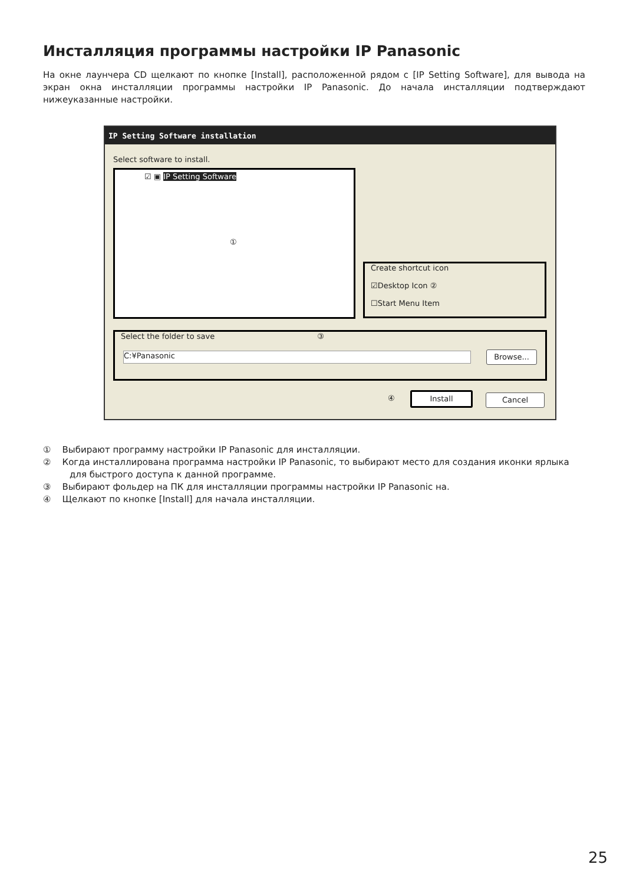Инсталляция программы настройки IP Panasonic
На окне лаунчера CD щелкают по кнопке [Install], расположенной рядом с [IP Setting Software], для вывода на экран окна инсталляции программы настройки IP Panasonic. До начала инсталляции подтверждают нижеуказанные настройки.
IP Setting Software installation
Select software to install.
☑ ▣ IP Setting Software
①
Create shortcut icon
☑Desktop Icon ②
☐Start Menu Item
Select the folder to save ③
C:¥Panasonic Browse...
④ Install Cancel
① Выбирают программу настройки IP Panasonic для инсталляции.
② Когда инсталлирована программа настройки IP Panasonic, то выбирают место для создания иконки ярлыка для быстрого доступа к данной программе.
③ Выбирают фольдер на ПК для инсталляции программы настройки IP Panasonic на.
④ Щелкают по кнопке [Install] для начала инсталляции.
25